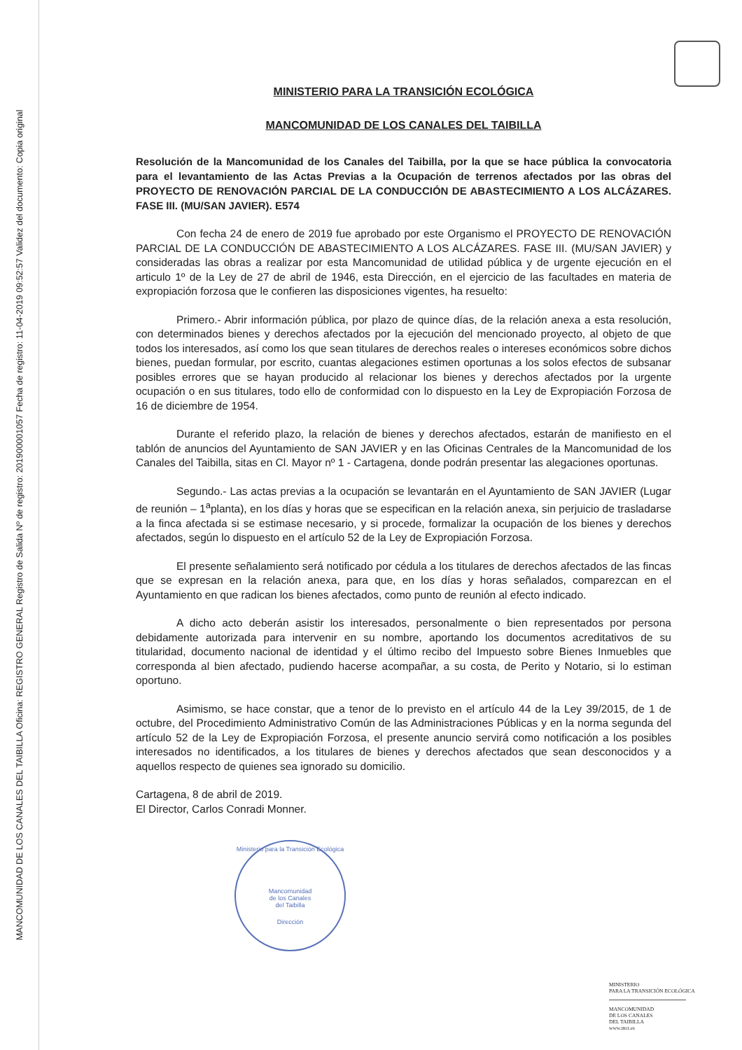MANCOMUNIDAD DE LOS CANALES DEL TAIBILLA Oficina: REGISTRO GENERAL Registro de Salida Nº de registro: 201900001057 Fecha de registro: 11-04-2019 09:52:57 Validez del documento: Copia original
MINISTERIO PARA LA TRANSICIÓN ECOLÓGICA
MANCOMUNIDAD DE LOS CANALES DEL TAIBILLA
Resolución de la Mancomunidad de los Canales del Taibilla, por la que se hace pública la convocatoria para el levantamiento de las Actas Previas a la Ocupación de terrenos afectados por las obras del PROYECTO DE RENOVACIÓN PARCIAL DE LA CONDUCCIÓN DE ABASTECIMIENTO A LOS ALCÁZARES. FASE III. (MU/SAN JAVIER). E574
Con fecha 24 de enero de 2019 fue aprobado por este Organismo el PROYECTO DE RENOVACIÓN PARCIAL DE LA CONDUCCIÓN DE ABASTECIMIENTO A LOS ALCÁZARES. FASE III. (MU/SAN JAVIER) y consideradas las obras a realizar por esta Mancomunidad de utilidad pública y de urgente ejecución en el articulo 1º de la Ley de 27 de abril de 1946, esta Dirección, en el ejercicio de las facultades en materia de expropiación forzosa que le confieren las disposiciones vigentes, ha resuelto:
Primero.- Abrir información pública, por plazo de quince días, de la relación anexa a esta resolución, con determinados bienes y derechos afectados por la ejecución del mencionado proyecto, al objeto de que todos los interesados, así como los que sean titulares de derechos reales o intereses económicos sobre dichos bienes, puedan formular, por escrito, cuantas alegaciones estimen oportunas a los solos efectos de subsanar posibles errores que se hayan producido al relacionar los bienes y derechos afectados por la urgente ocupación o en sus titulares, todo ello de conformidad con lo dispuesto en la Ley de Expropiación Forzosa de 16 de diciembre de 1954.
Durante el referido plazo, la relación de bienes y derechos afectados, estarán de manifiesto en el tablón de anuncios del Ayuntamiento de SAN JAVIER y en las Oficinas Centrales de la Mancomunidad de los Canales del Taibilla, sitas en Cl. Mayor nº 1 - Cartagena, donde podrán presentar las alegaciones oportunas.
Segundo.- Las actas previas a la ocupación se levantarán en el Ayuntamiento de SAN JAVIER (Lugar de reunión – 1<sup>a</sup>planta), en los días y horas que se especifican en la relación anexa, sin perjuicio de trasladarse a la finca afectada si se estimase necesario, y si procede, formalizar la ocupación de los bienes y derechos afectados, según lo dispuesto en el artículo 52 de la Ley de Expropiación Forzosa.
El presente señalamiento será notificado por cédula a los titulares de derechos afectados de las fincas que se expresan en la relación anexa, para que, en los días y horas señalados, comparezcan en el Ayuntamiento en que radican los bienes afectados, como punto de reunión al efecto indicado.
A dicho acto deberán asistir los interesados, personalmente o bien representados por persona debidamente autorizada para intervenir en su nombre, aportando los documentos acreditativos de su titularidad, documento nacional de identidad y el último recibo del Impuesto sobre Bienes Inmuebles que corresponda al bien afectado, pudiendo hacerse acompañar, a su costa, de Perito y Notario, si lo estiman oportuno.
Asimismo, se hace constar, que a tenor de lo previsto en el artículo 44 de la Ley 39/2015, de 1 de octubre, del Procedimiento Administrativo Común de las Administraciones Públicas y en la norma segunda del artículo 52 de la Ley de Expropiación Forzosa, el presente anuncio servirá como notificación a los posibles interesados no identificados, a los titulares de bienes y derechos afectados que sean desconocidos y a aquellos respecto de quienes sea ignorado su domicilio.
Cartagena, 8 de abril de 2019.
El Director, Carlos Conradi Monner.
Ministerio para la Transición Ecológica
Mancomunidad
de los Canales
del Taibilla
Dirección
MINISTERIO
PARA LA TRANSICIÓN ECOLÓGICA
MANCOMUNIDAD
DE LOS CANALES
DEL TAIBILLA
www.mct.es